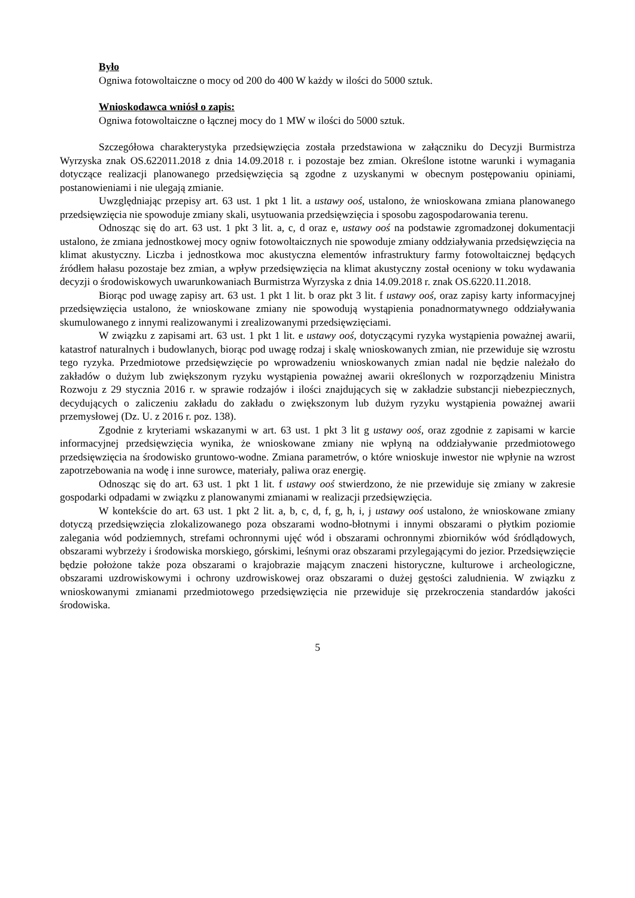Było
Ogniwa fotowoltaiczne o mocy od 200 do 400 W każdy w ilości do 5000 sztuk.
Wnioskodawca wniósł o zapis:
Ogniwa fotowoltaiczne o łącznej mocy do 1 MW w ilości do 5000 sztuk.
Szczegółowa charakterystyka przedsięwzięcia została przedstawiona w załączniku do Decyzji Burmistrza Wyrzyska znak OS.622011.2018 z dnia 14.09.2018 r. i pozostaje bez zmian. Określone istotne warunki i wymagania dotyczące realizacji planowanego przedsięwzięcia są zgodne z uzyskanymi w obecnym postępowaniu opiniami, postanowieniami i nie ulegają zmianie.
Uwzględniając przepisy art. 63 ust. 1 pkt 1 lit. a ustawy ooś, ustalono, że wnioskowana zmiana planowanego przedsięwzięcia nie spowoduje zmiany skali, usytuowania przedsięwzięcia i sposobu zagospodarowania terenu.
Odnosząc się do art. 63 ust. 1 pkt 3 lit. a, c, d oraz e, ustawy ooś na podstawie zgromadzonej dokumentacji ustalono, że zmiana jednostkowej mocy ogniw fotowoltaicznych nie spowoduje zmiany oddziaływania przedsięwzięcia na klimat akustyczny. Liczba i jednostkowa moc akustyczna elementów infrastruktury farmy fotowoltaicznej będących źródłem hałasu pozostaje bez zmian, a wpływ przedsięwzięcia na klimat akustyczny został oceniony w toku wydawania decyzji o środowiskowych uwarunkowaniach Burmistrza Wyrzyska z dnia 14.09.2018 r. znak OS.6220.11.2018.
Biorąc pod uwagę zapisy art. 63 ust. 1 pkt 1 lit. b oraz pkt 3 lit. f ustawy ooś, oraz zapisy karty informacyjnej przedsięwzięcia ustalono, że wnioskowane zmiany nie spowodują wystąpienia ponadnormatywnego oddziaływania skumulowanego z innymi realizowanymi i zrealizowanymi przedsięwzięciami.
W związku z zapisami art. 63 ust. 1 pkt 1 lit. e ustawy ooś, dotyczącymi ryzyka wystąpienia poważnej awarii, katastrof naturalnych i budowlanych, biorąc pod uwagę rodzaj i skalę wnioskowanych zmian, nie przewiduje się wzrostu tego ryzyka. Przedmiotowe przedsięwzięcie po wprowadzeniu wnioskowanych zmian nadal nie będzie należało do zakładów o dużym lub zwiększonym ryzyku wystąpienia poważnej awarii określonych w rozporządzeniu Ministra Rozwoju z 29 stycznia 2016 r. w sprawie rodzajów i ilości znajdujących się w zakładzie substancji niebezpiecznych, decydujących o zaliczeniu zakładu do zakładu o zwiększonym lub dużym ryzyku wystąpienia poważnej awarii przemysłowej (Dz. U. z 2016 r. poz. 138).
Zgodnie z kryteriami wskazanymi w art. 63 ust. 1 pkt 3 lit g ustawy ooś, oraz zgodnie z zapisami w karcie informacyjnej przedsięwzięcia wynika, że wnioskowane zmiany nie wpłyną na oddziaływanie przedmiotowego przedsięwzięcia na środowisko gruntowo-wodne. Zmiana parametrów, o które wnioskuje inwestor nie wpłynie na wzrost zapotrzebowania na wodę i inne surowce, materiały, paliwa oraz energię.
Odnosząc się do art. 63 ust. 1 pkt 1 lit. f ustawy ooś stwierdzono, że nie przewiduje się zmiany w zakresie gospodarki odpadami w związku z planowanymi zmianami w realizacji przedsięwzięcia.
W kontekście do art. 63 ust. 1 pkt 2 lit. a, b, c, d, f, g, h, i, j ustawy ooś ustalono, że wnioskowane zmiany dotyczą przedsięwzięcia zlokalizowanego poza obszarami wodno-błotnymi i innymi obszarami o płytkim poziomie zalegania wód podziemnych, strefami ochronnymi ujęć wód i obszarami ochronnymi zbiorników wód śródlądowych, obszarami wybrzeży i środowiska morskiego, górskimi, leśnymi oraz obszarami przylegającymi do jezior. Przedsięwzięcie będzie położone także poza obszarami o krajobrazie mającym znaczeni historyczne, kulturowe i archeologiczne, obszarami uzdrowiskowymi i ochrony uzdrowiskowej oraz obszarami o dużej gęstości zaludnienia. W związku z wnioskowanymi zmianami przedmiotowego przedsięwzięcia nie przewiduje się przekroczenia standardów jakości środowiska.
5